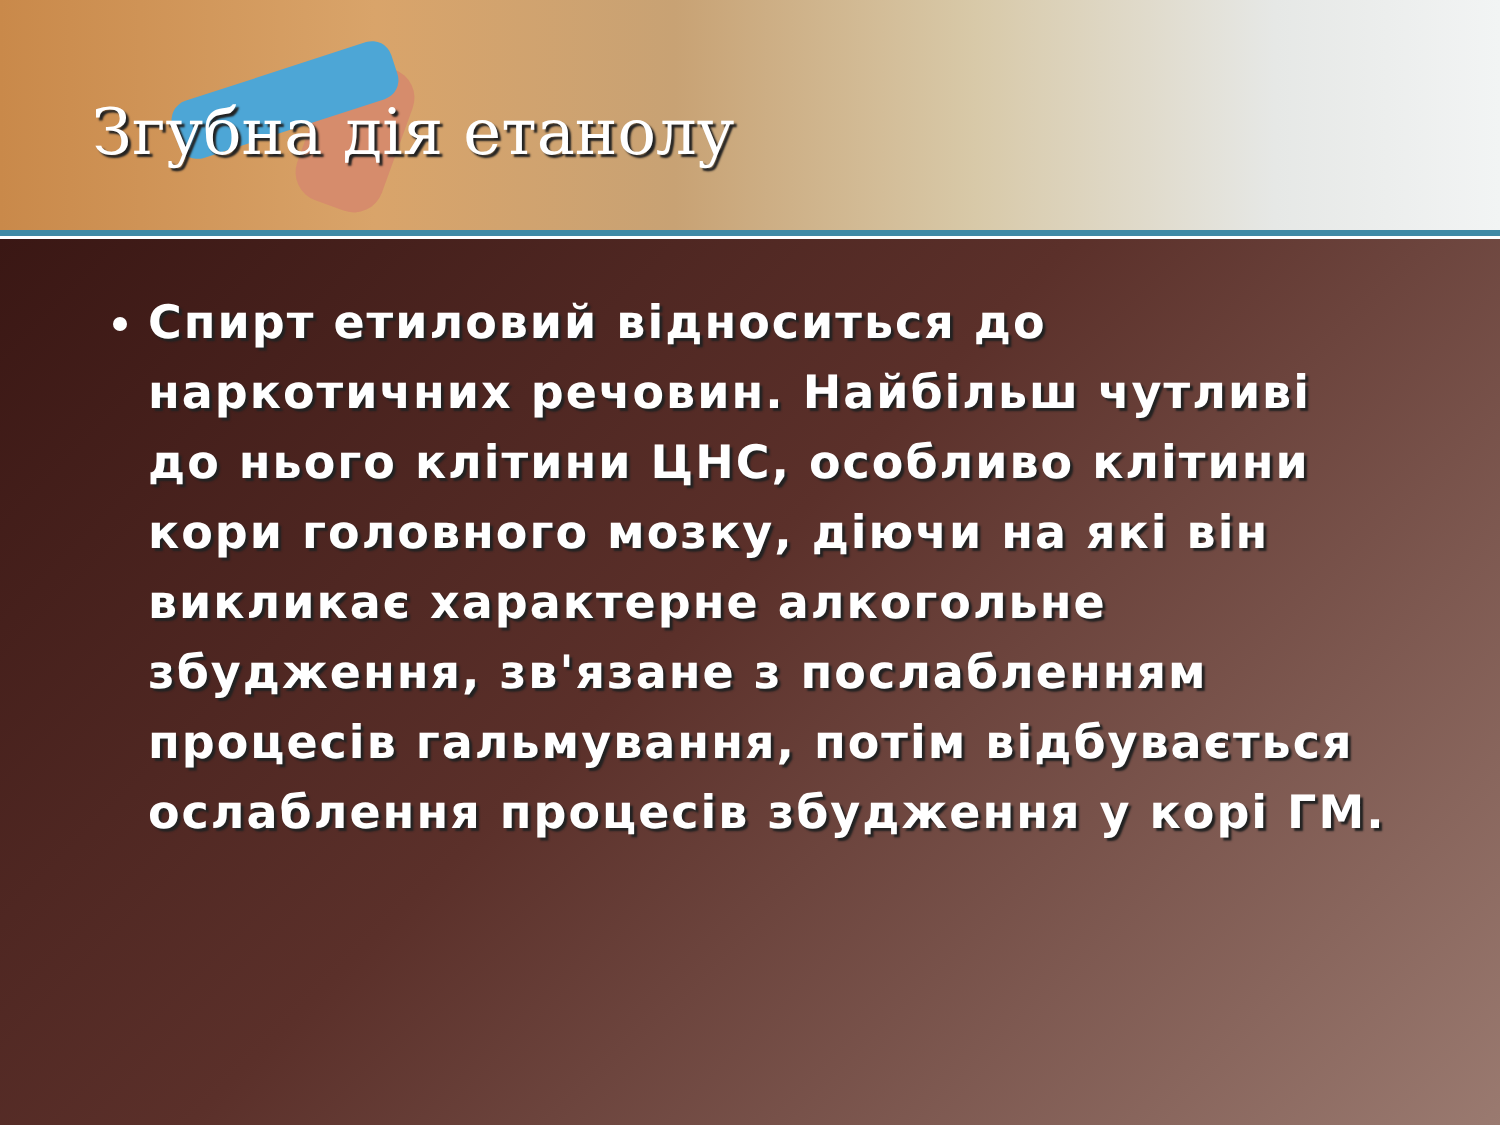Згубна дія етанолу
Спирт етиловий відноситься до наркотичних речовин. Найбільш чутливі до нього клітини ЦНС, особливо клітини кори головного мозку, діючи на які він викликає характерне алкогольне збудження, зв'язане з послабленням процесів гальмування, потім відбувається ослаблення процесів збудження у корі ГМ.